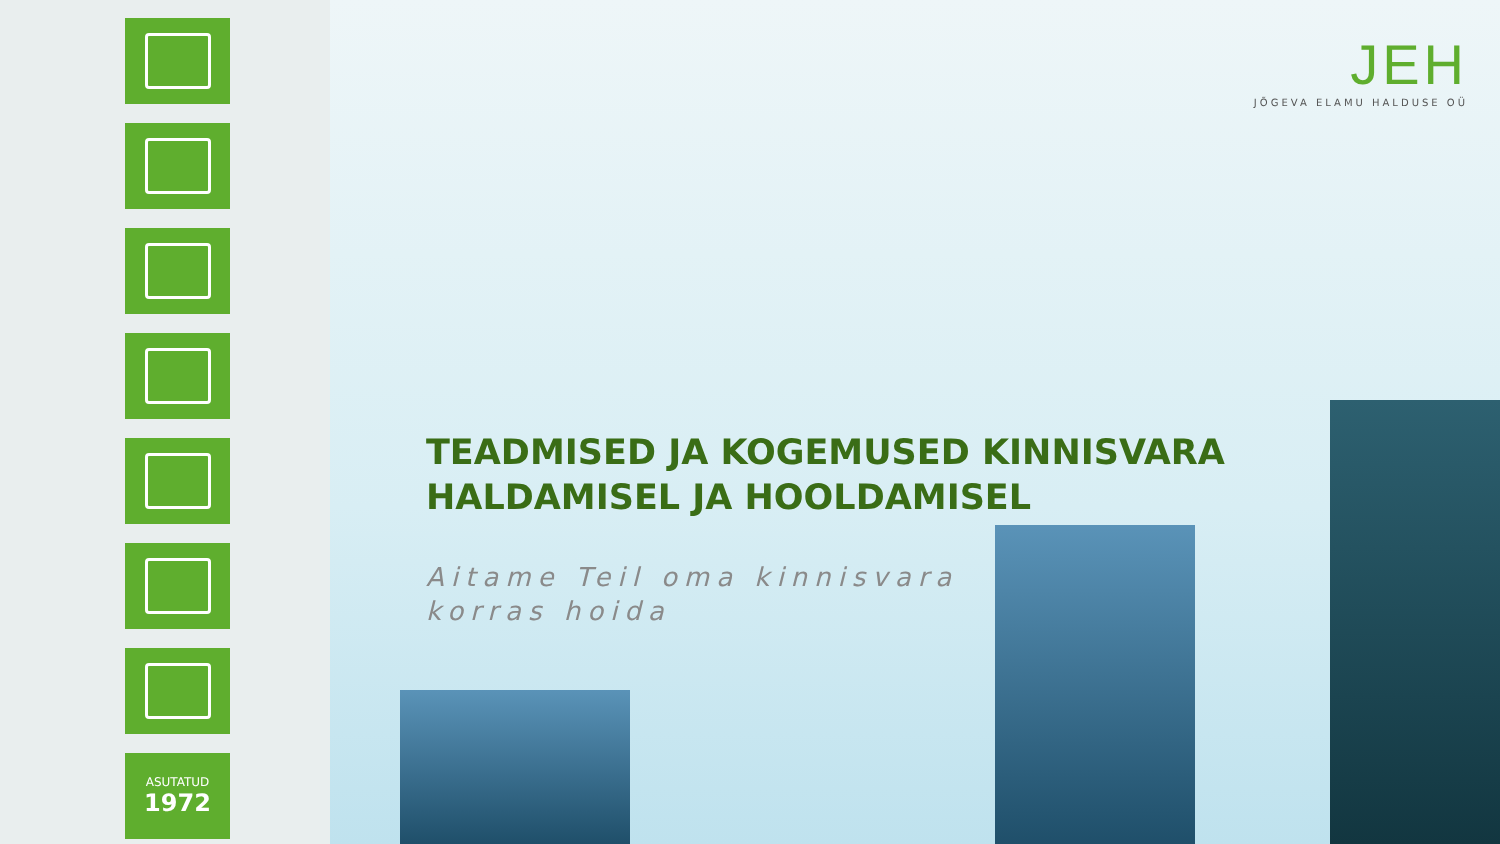ASUTATUD
1972
JEH
JÕGEVA ELAMU HALDUSE OÜ
TEADMISED JA KOGEMUSED KINNISVARA
HALDAMISEL JA HOOLDAMISEL
Aitame Teil oma kinnisvara
korras hoida